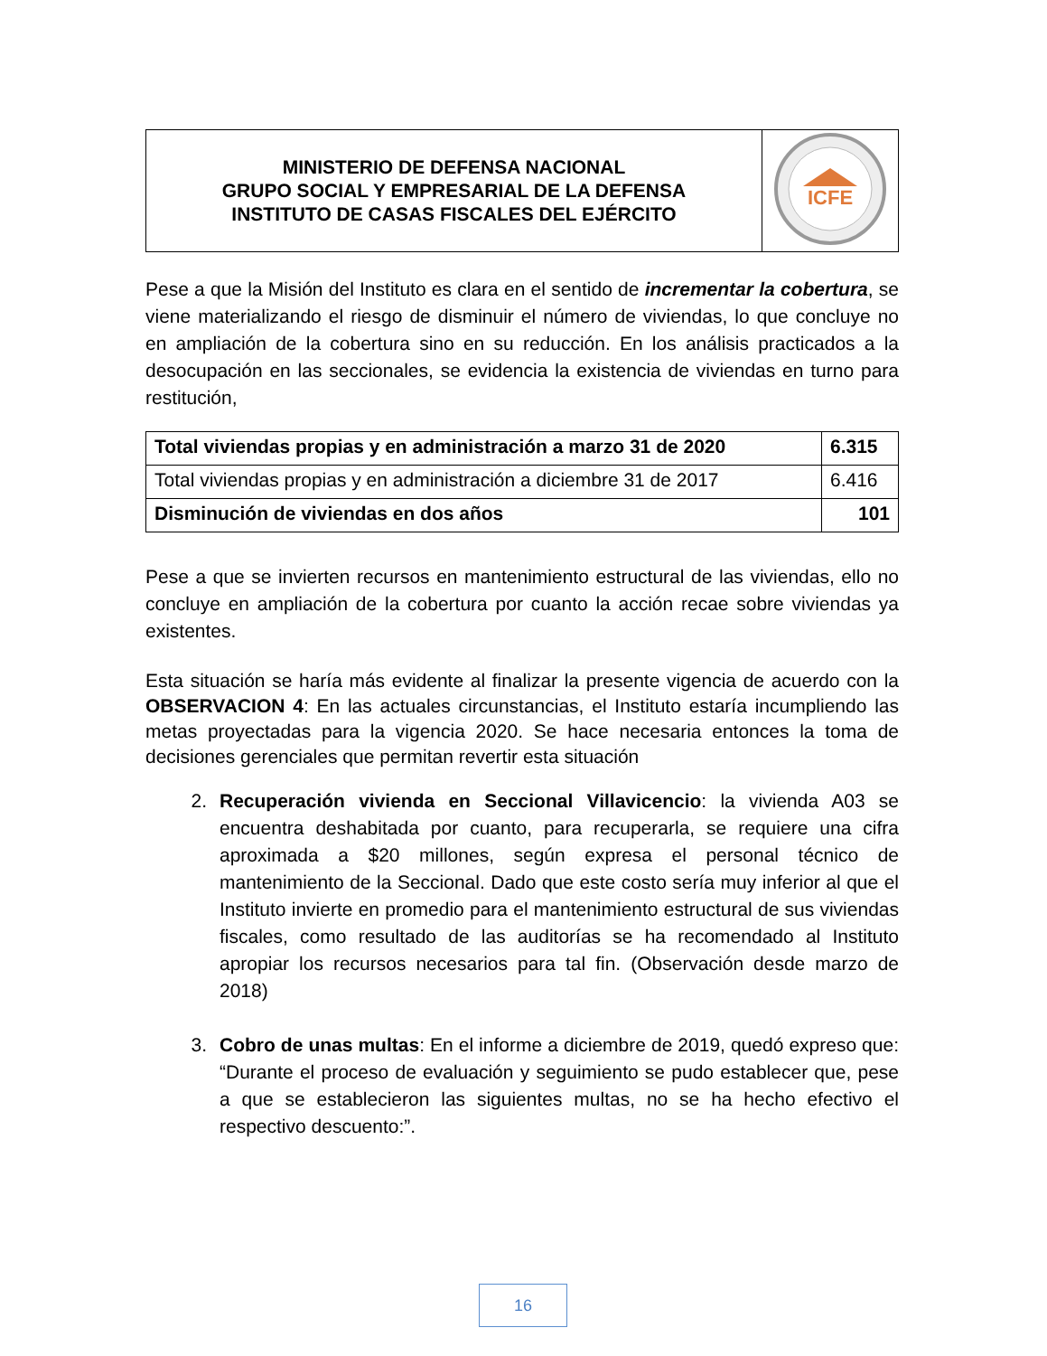| MINISTERIO DE DEFENSA NACIONAL GRUPO SOCIAL Y EMPRESARIAL DE LA DEFENSA INSTITUTO DE CASAS FISCALES DEL EJÉRCITO | ICFE |
Pese a que la Misión del Instituto es clara en el sentido de incrementar la cobertura, se viene materializando el riesgo de disminuir el número de viviendas, lo que concluye no en ampliación de la cobertura sino en su reducción. En los análisis practicados a la desocupación en las seccionales, se evidencia la existencia de viviendas en turno para restitución,
| Total viviendas propias y en administración a marzo 31 de 2020 | 6.315 |
| Total viviendas propias y en administración a diciembre 31 de 2017 | 6.416 |
| Disminución de viviendas en dos años | 101 |
Pese a que se invierten recursos en mantenimiento estructural de las viviendas, ello no concluye en ampliación de la cobertura por cuanto la acción recae sobre viviendas ya existentes.
Esta situación se haría más evidente al finalizar la presente vigencia de acuerdo con la OBSERVACION 4: En las actuales circunstancias, el Instituto estaría incumpliendo las metas proyectadas para la vigencia 2020. Se hace necesaria entonces la toma de decisiones gerenciales que permitan revertir esta situación
2. Recuperación vivienda en Seccional Villavicencio: la vivienda A03 se encuentra deshabitada por cuanto, para recuperarla, se requiere una cifra aproximada a $20 millones, según expresa el personal técnico de mantenimiento de la Seccional. Dado que este costo sería muy inferior al que el Instituto invierte en promedio para el mantenimiento estructural de sus viviendas fiscales, como resultado de las auditorías se ha recomendado al Instituto apropiar los recursos necesarios para tal fin. (Observación desde marzo de 2018)
3. Cobro de unas multas: En el informe a diciembre de 2019, quedó expreso que: “Durante el proceso de evaluación y seguimiento se pudo establecer que, pese a que se establecieron las siguientes multas, no se ha hecho efectivo el respectivo descuento:”.
16